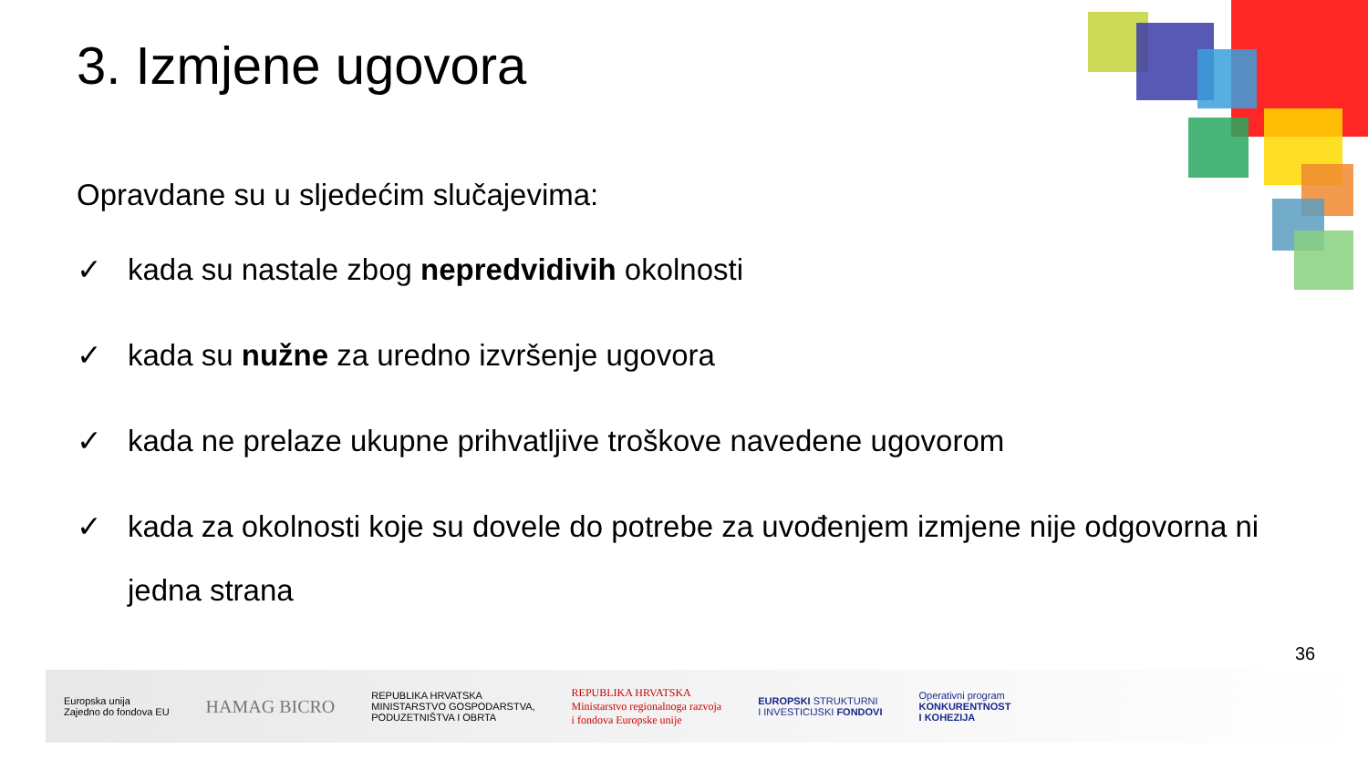3. Izmjene ugovora
Opravdane su u sljedećim slučajevima:
✓ kada su nastale zbog nepredvidivih okolnosti
✓ kada su nužne za uredno izvršenje ugovora
✓ kada ne prelaze ukupne prihvatljive troškove navedene ugovorom
✓ kada za okolnosti koje su dovele do potrebe za uvođenjem izmjene nije odgovorna ni jedna strana
36
Europska unija
Zajedno do fondova EU
HAMAG BICRO
REPUBLIKA HRVATSKA
MINISTARSTVO GOSPODARSTVA,
PODUZETNIŠTVA I OBRTA
REPUBLIKA HRVATSKA
Ministarstvo regionalnoga razvoja
i fondova Europske unije
EUROPSKI STRUKTURNI
I INVESTICIJSKI FONDOVI
Operativni program
KONKURENTNOST
I KOHEZIJA